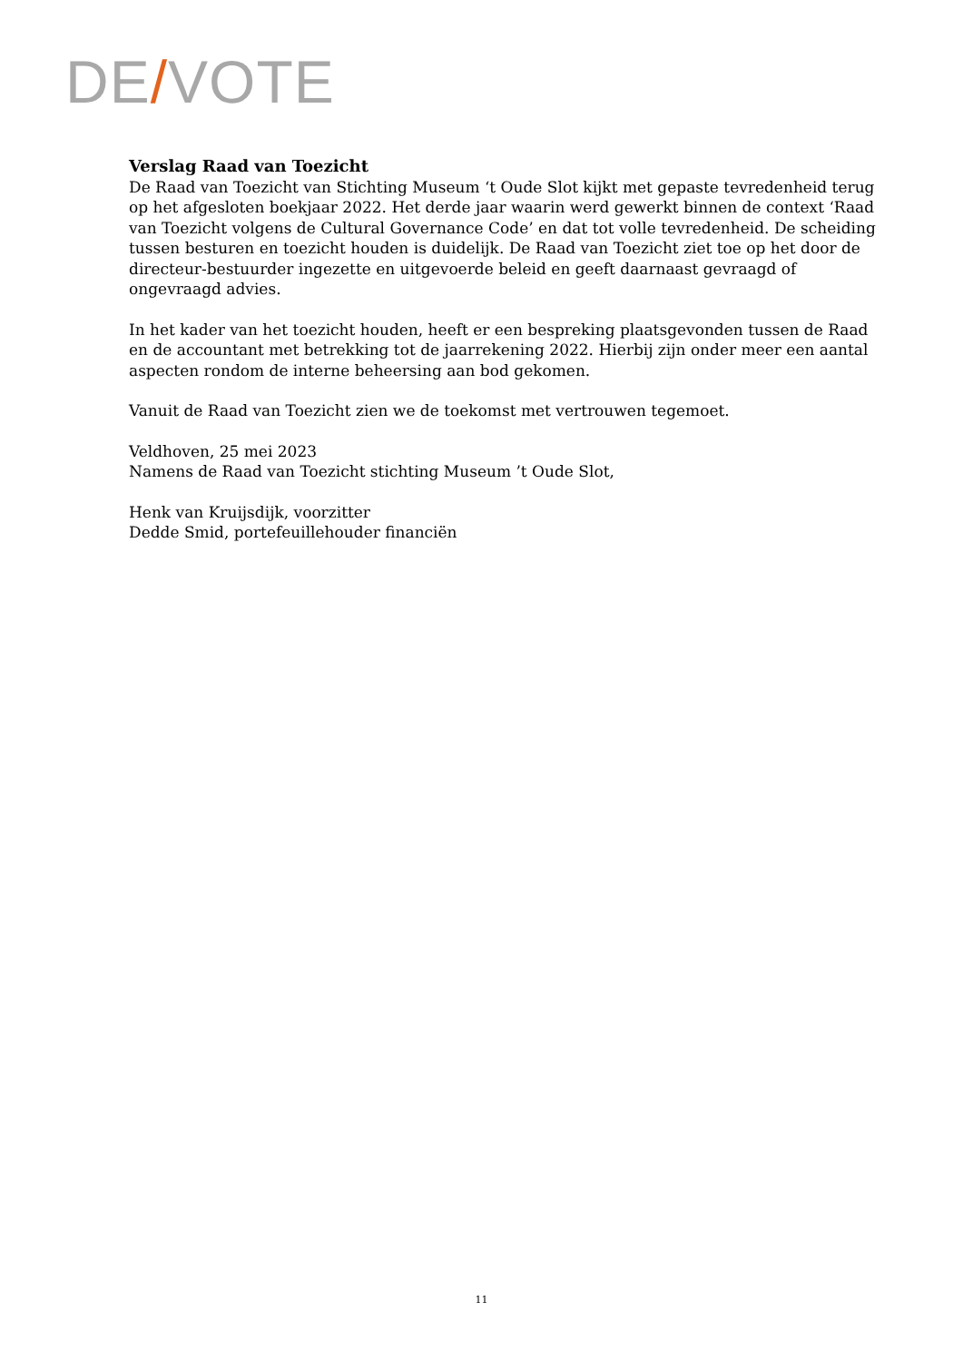DE/VOTE
Verslag Raad van Toezicht
De Raad van Toezicht van Stichting Museum ‘t Oude Slot kijkt met gepaste tevredenheid terug op het afgesloten boekjaar 2022. Het derde jaar waarin werd gewerkt binnen de context ‘Raad van Toezicht volgens de Cultural Governance Code’ en dat tot volle tevredenheid. De scheiding tussen besturen en toezicht houden is duidelijk. De Raad van Toezicht ziet toe op het door de directeur-bestuurder ingezette en uitgevoerde beleid en geeft daarnaast gevraagd of ongevraagd advies.
In het kader van het toezicht houden, heeft er een bespreking plaatsgevonden tussen de Raad en de accountant met betrekking tot de jaarrekening 2022. Hierbij zijn onder meer een aantal aspecten rondom de interne beheersing aan bod gekomen.
Vanuit de Raad van Toezicht zien we de toekomst met vertrouwen tegemoet.
Veldhoven, 25 mei 2023
Namens de Raad van Toezicht stichting Museum ’t Oude Slot,
Henk van Kruijsdijk, voorzitter
Dedde Smid, portefeuillehouder financiën
11